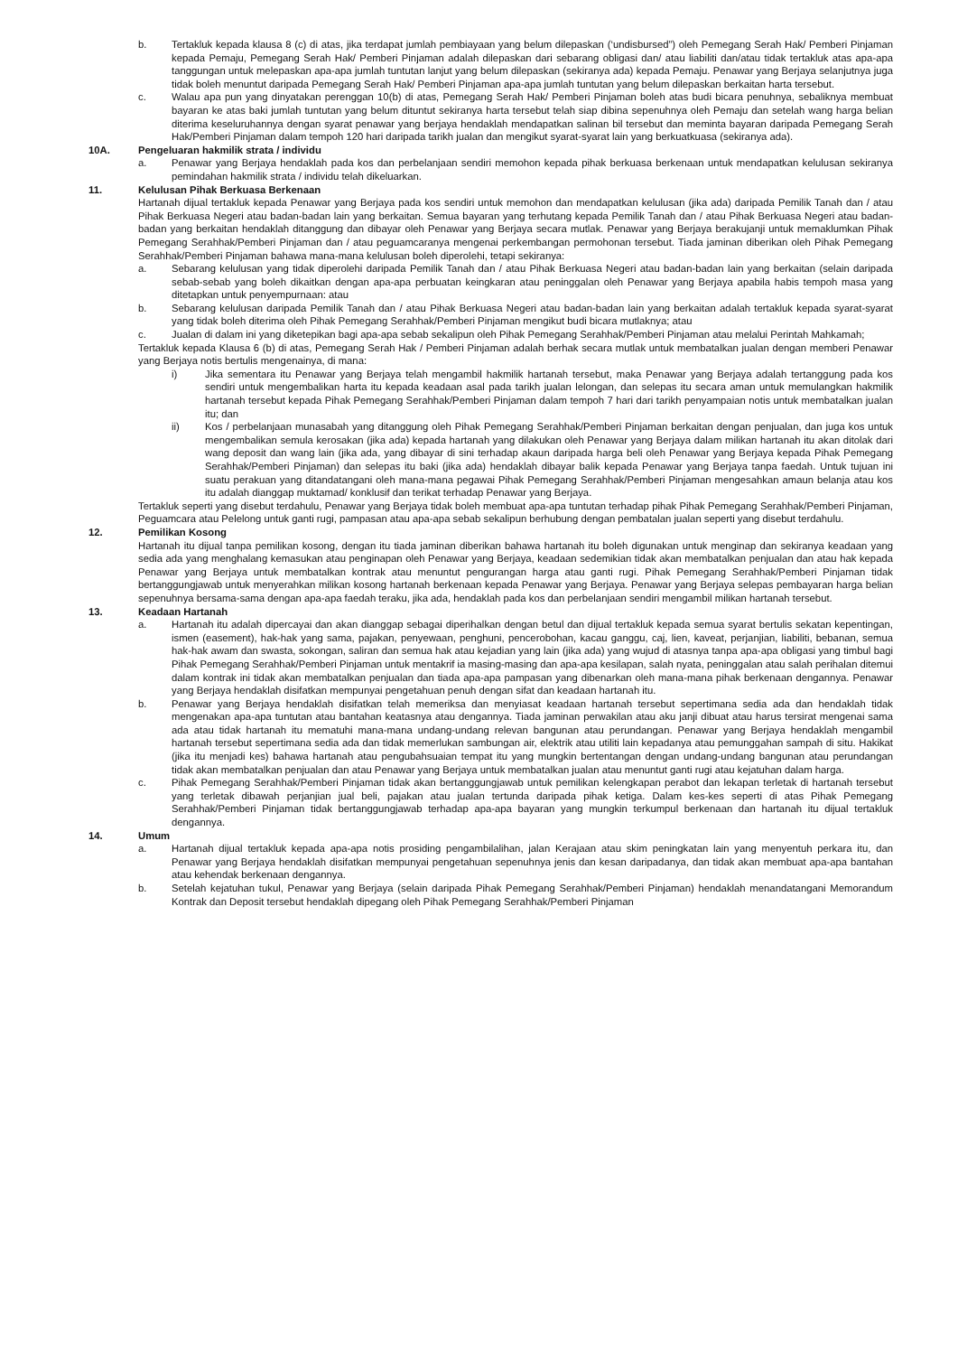b. Tertakluk kepada klausa 8 (c) di atas, jika terdapat jumlah pembiayaan yang belum dilepaskan (‘undisbursed”) oleh Pemegang Serah Hak/ Pemberi Pinjaman kepada Pemaju, Pemegang Serah Hak/ Pemberi Pinjaman adalah dilepaskan dari sebarang obligasi dan/ atau liabiliti dan/atau tidak tertakluk atas apa-apa tanggungan untuk melepaskan apa-apa jumlah tuntutan lanjut yang belum dilepaskan (sekiranya ada) kepada Pemaju. Penawar yang Berjaya selanjutnya juga tidak boleh menuntut daripada Pemegang Serah Hak/ Pemberi Pinjaman apa-apa jumlah tuntutan yang belum dilepaskan berkaitan harta tersebut.
c. Walau apa pun yang dinyatakan perenggan 10(b) di atas, Pemegang Serah Hak/ Pemberi Pinjaman boleh atas budi bicara penuhnya, sebaliknya membuat bayaran ke atas baki jumlah tuntutan yang belum dituntut sekiranya harta tersebut telah siap dibina sepenuhnya oleh Pemaju dan setelah wang harga belian diterima keseluruhannya dengan syarat penawar yang berjaya hendaklah mendapatkan salinan bil tersebut dan meminta bayaran daripada Pemegang Serah Hak/Pemberi Pinjaman dalam tempoh 120 hari daripada tarikh jualan dan mengikut syarat-syarat lain yang berkuatkuasa (sekiranya ada).
10A. Pengeluaran hakmilik strata / individu
a. Penawar yang Berjaya hendaklah pada kos dan perbelanjaan sendiri memohon kepada pihak berkuasa berkenaan untuk mendapatkan kelulusan sekiranya pemindahan hakmilik strata / individu telah dikeluarkan.
11. Kelulusan Pihak Berkuasa Berkenaan
Hartanah dijual tertakluk kepada Penawar yang Berjaya pada kos sendiri untuk memohon dan mendapatkan kelulusan (jika ada) daripada Pemilik Tanah dan / atau Pihak Berkuasa Negeri atau badan-badan lain yang berkaitan. Semua bayaran yang terhutang kepada Pemilik Tanah dan / atau Pihak Berkuasa Negeri atau badan-badan yang berkaitan hendaklah ditanggung dan dibayar oleh Penawar yang Berjaya secara mutlak. Penawar yang Berjaya berakujanji untuk memaklumkan Pihak Pemegang Serahhak/Pemberi Pinjaman dan / atau peguamcaranya mengenai perkembangan permohonan tersebut. Tiada jaminan diberikan oleh Pihak Pemegang Serahhak/Pemberi Pinjaman bahawa mana-mana kelulusan boleh diperolehi, tetapi sekiranya:
a. Sebarang kelulusan yang tidak diperolehi daripada Pemilik Tanah dan / atau Pihak Berkuasa Negeri atau badan-badan lain yang berkaitan (selain daripada sebab-sebab yang boleh dikaitkan dengan apa-apa perbuatan keingkaran atau peninggalan oleh Penawar yang Berjaya apabila habis tempoh masa yang ditetapkan untuk penyempurnaan: atau
b. Sebarang kelulusan daripada Pemilik Tanah dan / atau Pihak Berkuasa Negeri atau badan-badan lain yang berkaitan adalah tertakluk kepada syarat-syarat yang tidak boleh diterima oleh Pihak Pemegang Serahhak/Pemberi Pinjaman mengikut budi bicara mutlaknya; atau
c. Jualan di dalam ini yang diketepikan bagi apa-apa sebab sekalipun oleh Pihak Pemegang Serahhak/Pemberi Pinjaman atau melalui Perintah Mahkamah;
Tertakluk kepada Klausa 6 (b) di atas, Pemegang Serah Hak / Pemberi Pinjaman adalah berhak secara mutlak untuk membatalkan jualan dengan memberi Penawar yang Berjaya notis bertulis mengenainya, di mana:
i) Jika sementara itu Penawar yang Berjaya telah mengambil hakmilik hartanah tersebut, maka Penawar yang Berjaya adalah tertanggung pada kos sendiri untuk mengembalikan harta itu kepada keadaan asal pada tarikh jualan lelongan, dan selepas itu secara aman untuk memulangkan hakmilik hartanah tersebut kepada Pihak Pemegang Serahhak/Pemberi Pinjaman dalam tempoh 7 hari dari tarikh penyampaian notis untuk membatalkan jualan itu; dan
ii) Kos / perbelanjaan munasabah yang ditanggung oleh Pihak Pemegang Serahhak/Pemberi Pinjaman berkaitan dengan penjualan, dan juga kos untuk mengembalikan semula kerosakan (jika ada) kepada hartanah yang dilakukan oleh Penawar yang Berjaya dalam milikan hartanah itu akan ditolak dari wang deposit dan wang lain (jika ada, yang dibayar di sini terhadap akaun daripada harga beli oleh Penawar yang Berjaya kepada Pihak Pemegang Serahhak/Pemberi Pinjaman) dan selepas itu baki (jika ada) hendaklah dibayar balik kepada Penawar yang Berjaya tanpa faedah. Untuk tujuan ini suatu perakuan yang ditandatangani oleh mana-mana pegawai Pihak Pemegang Serahhak/Pemberi Pinjaman mengesahkan amaun belanja atau kos itu adalah dianggap muktamad/ konklusif dan terikat terhadap Penawar yang Berjaya.
Tertakluk seperti yang disebut terdahulu, Penawar yang Berjaya tidak boleh membuat apa-apa tuntutan terhadap pihak Pihak Pemegang Serahhak/Pemberi Pinjaman, Peguamcara atau Pelelong untuk ganti rugi, pampasan atau apa-apa sebab sekalipun berhubung dengan pembatalan jualan seperti yang disebut terdahulu.
12. Pemilikan Kosong
Hartanah itu dijual tanpa pemilikan kosong, dengan itu tiada jaminan diberikan bahawa hartanah itu boleh digunakan untuk menginap dan sekiranya keadaan yang sedia ada yang menghalang kemasukan atau penginapan oleh Penawar yang Berjaya, keadaan sedemikian tidak akan membatalkan penjualan dan atau hak kepada Penawar yang Berjaya untuk membatalkan kontrak atau menuntut pengurangan harga atau ganti rugi. Pihak Pemegang Serahhak/Pemberi Pinjaman tidak bertanggungjawab untuk menyerahkan milikan kosong hartanah berkenaan kepada Penawar yang Berjaya. Penawar yang Berjaya selepas pembayaran harga belian sepenuhnya bersama-sama dengan apa-apa faedah teraku, jika ada, hendaklah pada kos dan perbelanjaan sendiri mengambil milikan hartanah tersebut.
13. Keadaan Hartanah
a. Hartanah itu adalah dipercayai dan akan dianggap sebagai diperihalkan dengan betul dan dijual tertakluk kepada semua syarat bertulis sekatan kepentingan, ismen (easement), hak-hak yang sama, pajakan, penyewaan, penghuni, pencerobohan, kacau ganggu, caj, lien, kaveat, perjanjian, liabiliti, bebanan, semua hak-hak awam dan swasta, sokongan, saliran dan semua hak atau kejadian yang lain (jika ada) yang wujud di atasnya tanpa apa-apa obligasi yang timbul bagi Pihak Pemegang Serahhak/Pemberi Pinjaman untuk mentakrif ia masing-masing dan apa-apa kesilapan, salah nyata, peninggalan atau salah perihalan ditemui dalam kontrak ini tidak akan membatalkan penjualan dan tiada apa-apa pampasan yang dibenarkan oleh mana-mana pihak berkenaan dengannya. Penawar yang Berjaya hendaklah disifatkan mempunyai pengetahuan penuh dengan sifat dan keadaan hartanah itu.
b. Penawar yang Berjaya hendaklah disifatkan telah memeriksa dan menyiasat keadaan hartanah tersebut sepertimana sedia ada dan hendaklah tidak mengenakan apa-apa tuntutan atau bantahan keatasnya atau dengannya. Tiada jaminan perwakilan atau aku janji dibuat atau harus tersirat mengenai sama ada atau tidak hartanah itu mematuhi mana-mana undang-undang relevan bangunan atau perundangan. Penawar yang Berjaya hendaklah mengambil hartanah tersebut sepertimana sedia ada dan tidak memerlukan sambungan air, elektrik atau utiliti lain kepadanya atau pemunggahan sampah di situ. Hakikat (jika itu menjadi kes) bahawa hartanah atau pengubahsuaian tempat itu yang mungkin bertentangan dengan undang-undang bangunan atau perundangan tidak akan membatalkan penjualan dan atau Penawar yang Berjaya untuk membatalkan jualan atau menuntut ganti rugi atau kejatuhan dalam harga.
c. Pihak Pemegang Serahhak/Pemberi Pinjaman tidak akan bertanggungjawab untuk pemilikan kelengkapan perabot dan lekapan terletak di hartanah tersebut yang terletak dibawah perjanjian jual beli, pajakan atau jualan tertunda daripada pihak ketiga. Dalam kes-kes seperti di atas Pihak Pemegang Serahhak/Pemberi Pinjaman tidak bertanggungjawab terhadap apa-apa bayaran yang mungkin terkumpul berkenaan dan hartanah itu dijual tertakluk dengannya.
14. Umum
a. Hartanah dijual tertakluk kepada apa-apa notis prosiding pengambilalihan, jalan Kerajaan atau skim peningkatan lain yang menyentuh perkara itu, dan Penawar yang Berjaya hendaklah disifatkan mempunyai pengetahuan sepenuhnya jenis dan kesan daripadanya, dan tidak akan membuat apa-apa bantahan atau kehendak berkenaan dengannya.
b. Setelah kejatuhan tukul, Penawar yang Berjaya (selain daripada Pihak Pemegang Serahhak/Pemberi Pinjaman) hendaklah menandatangani Memorandum Kontrak dan Deposit tersebut hendaklah dipegang oleh Pihak Pemegang Serahhak/Pemberi Pinjaman